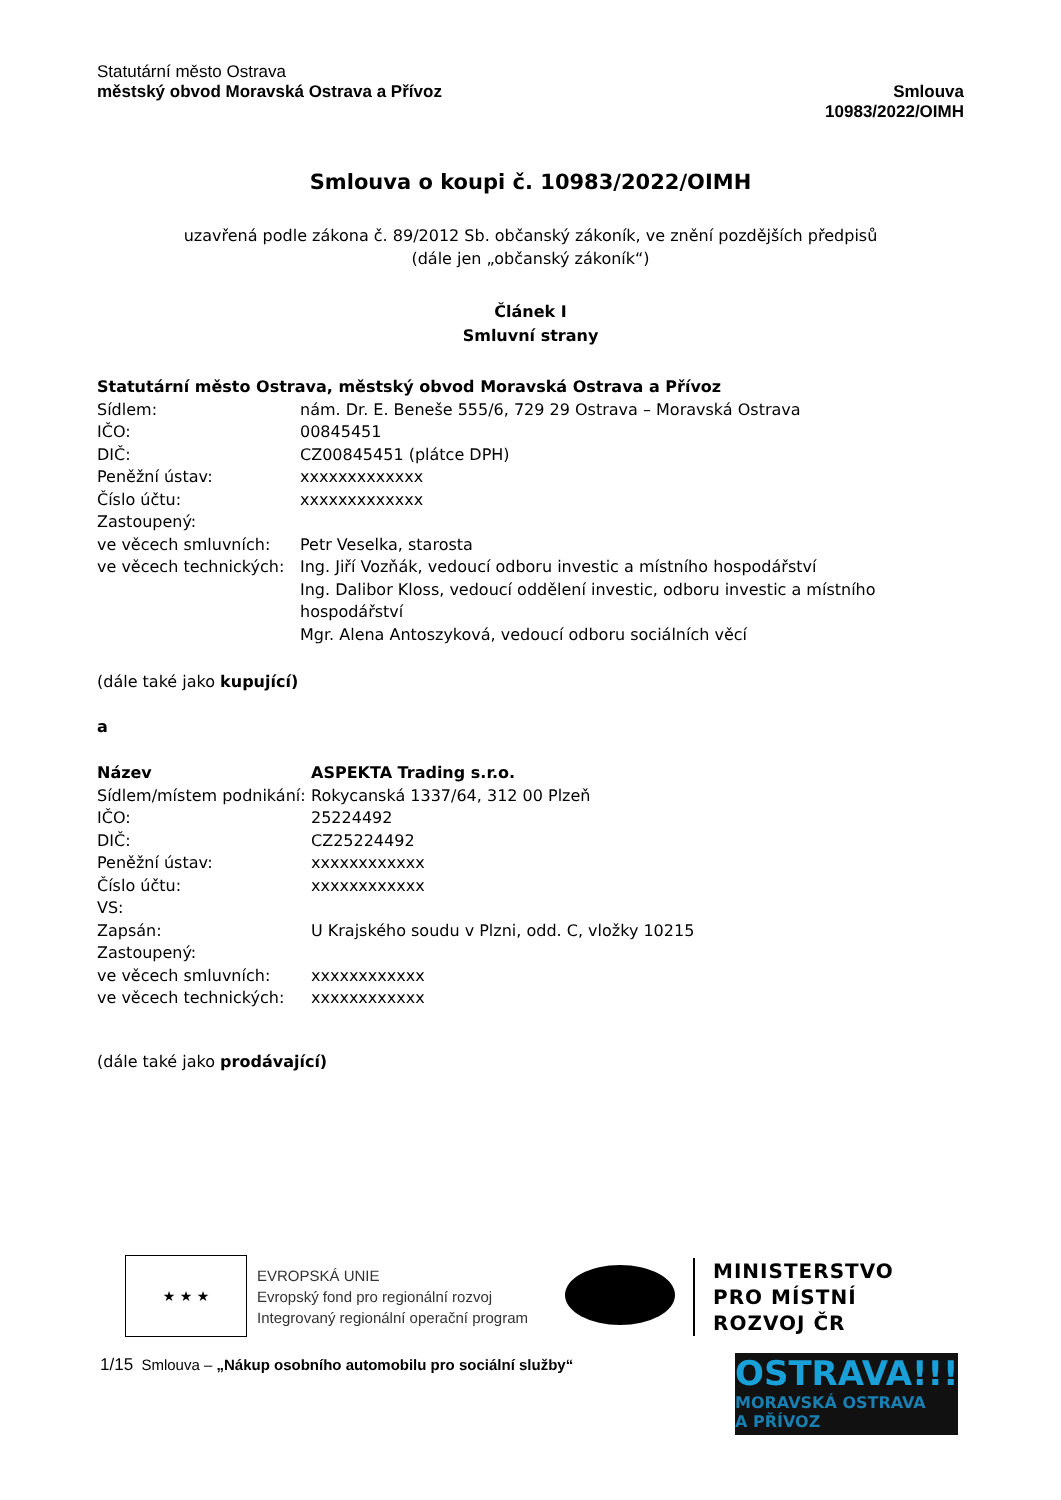Statutární město Ostrava
městský obvod Moravská Ostrava a Přívoz
Smlouva
10983/2022/OIMH
Smlouva o koupi č. 10983/2022/OIMH
uzavřená podle zákona č. 89/2012 Sb. občanský zákoník, ve znění pozdějších předpisů
(dále jen „občanský zákoník“)
Článek I
Smluvní strany
Statutární město Ostrava, městský obvod Moravská Ostrava a Přívoz
| Sídlem: | nám. Dr. E. Beneše 555/6, 729 29 Ostrava – Moravská Ostrava |
| IČO: | 00845451 |
| DIČ: | CZ00845451 (plátce DPH) |
| Peněžní ústav: | xxxxxxxxxxxxx |
| Číslo účtu: | xxxxxxxxxxxxx |
| Zastoupený: | |
| ve věcech smluvních: | Petr Veselka, starosta |
| ve věcech technických: | Ing. Jiří Vozňák, vedoucí odboru investic a místního hospodářství Ing. Dalibor Kloss, vedoucí oddělení investic, odboru investic a místního hospodářství Mgr. Alena Antoszyková, vedoucí odboru sociálních věcí |
(dále také jako kupující)
a
| Název | ASPEKTA Trading s.r.o. |
| Sídlem/místem podnikání: | Rokycanská 1337/64, 312 00 Plzeň |
| IČO: | 25224492 |
| DIČ: | CZ25224492 |
| Peněžní ústav: | xxxxxxxxxxxx |
| Číslo účtu: | xxxxxxxxxxxx |
| VS: | |
| Zapsán: | U Krajského soudu v Plzni, odd. C, vložky 10215 |
| Zastoupený: | |
| ve věcech smluvních: | xxxxxxxxxxxx |
| ve věcech technických: | xxxxxxxxxxxx |
(dále také jako prodávající)
★ ★ ★
EVROPSKÁ UNIE
Evropský fond pro regionální rozvoj
Integrovaný regionální operační program
MINISTERSTVO
PRO MÍSTNÍ
ROZVOJ ČR
1/15 Smlouva – „Nákup osobního automobilu pro sociální služby“
OSTRAVA!!!
MORAVSKÁ OSTRAVA
A PŘÍVOZ